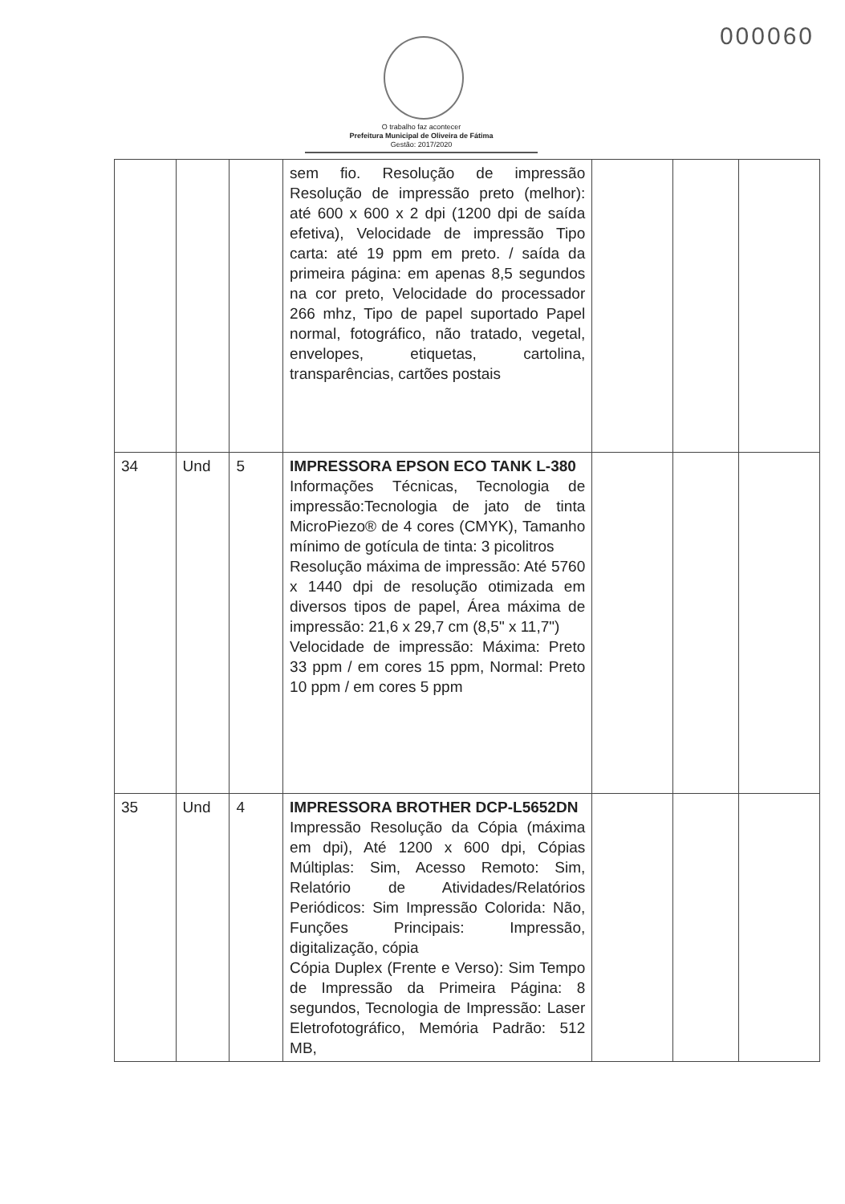000060
O trabalho faz acontecer
Prefeitura Municipal de Oliveira de Fátima
Gestão: 2017/2020
| | | | sem fio. Resolução de impressão Resolução de impressão preto (melhor): até 600 x 600 x 2 dpi (1200 dpi de saída efetiva), Velocidade de impressão Tipo carta: até 19 ppm em preto. / saída da primeira página: em apenas 8,5 segundos na cor preto, Velocidade do processador 266 mhz, Tipo de papel suportado Papel normal, fotográfico, não tratado, vegetal, envelopes, etiquetas, cartolina, transparências, cartões postais | | | |
| 34 | Und | 5 | IMPRESSORA EPSON ECO TANK L-380 Informações Técnicas, Tecnologia de impressão:Tecnologia de jato de tinta MicroPiezo® de 4 cores (CMYK), Tamanho mínimo de gotícula de tinta: 3 picolitros Resolução máxima de impressão: Até 5760 x 1440 dpi de resolução otimizada em diversos tipos de papel, Área máxima de impressão: 21,6 x 29,7 cm (8,5" x 11,7") Velocidade de impressão: Máxima: Preto 33 ppm / em cores 15 ppm, Normal: Preto 10 ppm / em cores 5 ppm | | | |
| 35 | Und | 4 | IMPRESSORA BROTHER DCP-L5652DN Impressão Resolução da Cópia (máxima em dpi), Até 1200 x 600 dpi, Cópias Múltiplas: Sim, Acesso Remoto: Sim, Relatório de Atividades/Relatórios Periódicos: Sim Impressão Colorida: Não, Funções Principais: Impressão, digitalização, cópia Cópia Duplex (Frente e Verso): Sim Tempo de Impressão da Primeira Página: 8 segundos, Tecnologia de Impressão: Laser Eletrofotográfico, Memória Padrão: 512 MB, | | | |